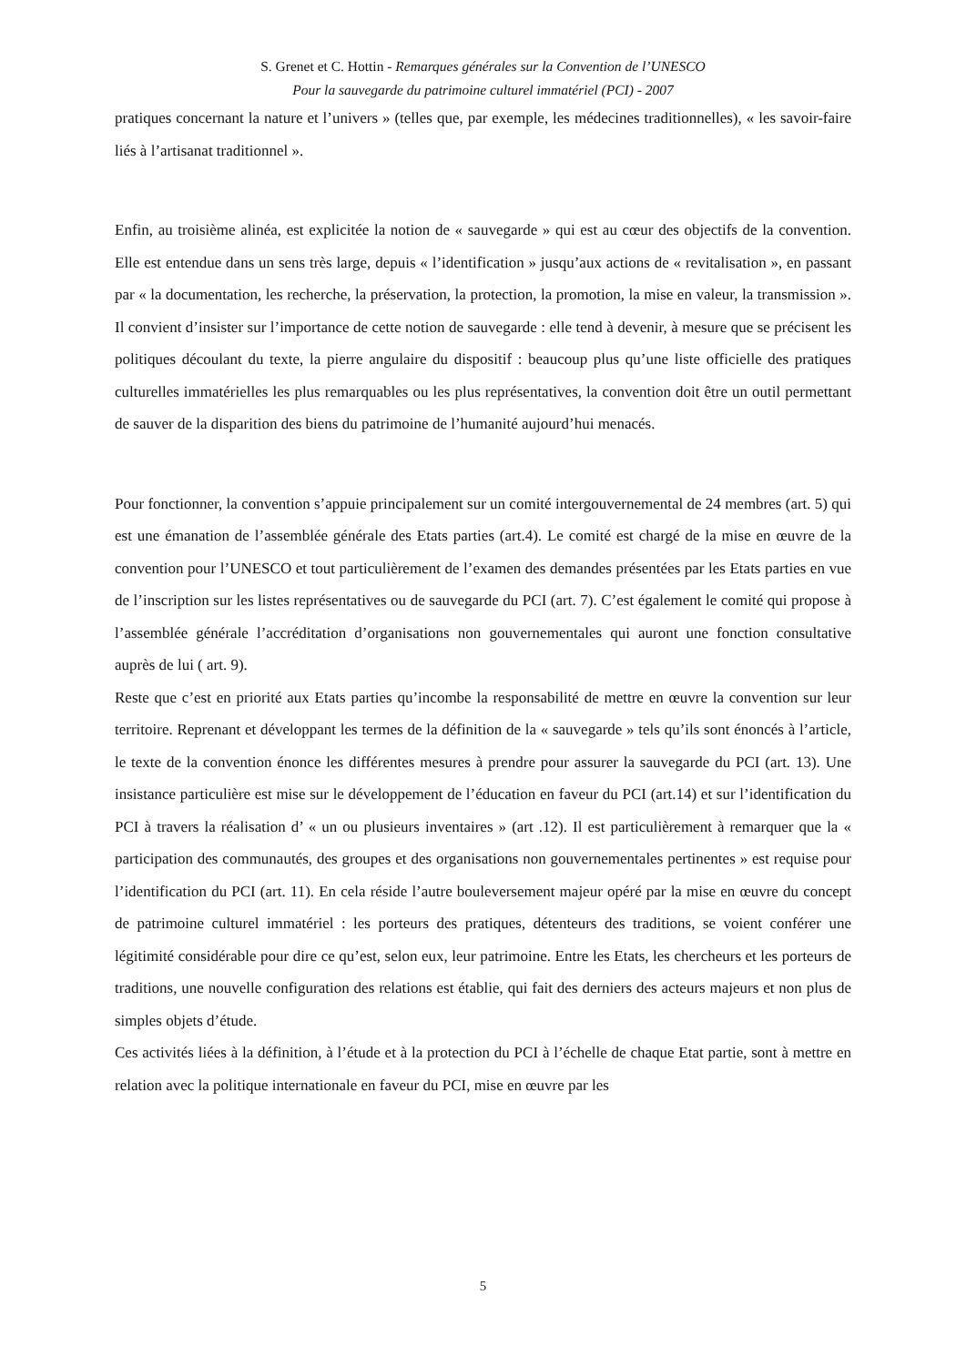S. Grenet et C. Hottin - Remarques générales sur la Convention de l’UNESCO
Pour la sauvegarde du patrimoine culturel immatériel (PCI) - 2007
pratiques concernant la nature et l’univers » (telles que, par exemple, les médecines traditionnelles), « les savoir-faire liés à l’artisanat traditionnel ».
Enfin, au troisième alinéa, est explicitée la notion de « sauvegarde » qui est au cœur des objectifs de la convention. Elle est entendue dans un sens très large, depuis « l’identification » jusqu’aux actions de « revitalisation », en passant par « la documentation, les recherche, la préservation, la protection, la promotion, la mise en valeur, la transmission ». Il convient d’insister sur l’importance de cette notion de sauvegarde : elle tend à devenir, à mesure que se précisent les politiques découlant du texte, la pierre angulaire du dispositif : beaucoup plus qu’une liste officielle des pratiques culturelles immatérielles les plus remarquables ou les plus représentatives, la convention doit être un outil permettant de sauver de la disparition des biens du patrimoine de l’humanité aujourd’hui menacés.
Pour fonctionner, la convention s’appuie principalement sur un comité intergouvernemental de 24 membres (art. 5) qui est une émanation de l’assemblée générale des Etats parties (art.4). Le comité est chargé de la mise en œuvre de la convention pour l’UNESCO et tout particulièrement de l’examen des demandes présentées par les Etats parties en vue de l’inscription sur les listes représentatives ou de sauvegarde du PCI (art. 7). C’est également le comité qui propose à l’assemblée générale l’accréditation d’organisations non gouvernementales qui auront une fonction consultative auprès de lui ( art. 9).
Reste que c’est en priorité aux Etats parties qu’incombe la responsabilité de mettre en œuvre la convention sur leur territoire. Reprenant et développant les termes de la définition de la « sauvegarde » tels qu’ils sont énoncés à l’article, le texte de la convention énonce les différentes mesures à prendre pour assurer la sauvegarde du PCI (art. 13). Une insistance particulière est mise sur le développement de l’éducation en faveur du PCI (art.14) et sur l’identification du PCI à travers la réalisation d’ « un ou plusieurs inventaires » (art .12). Il est particulièrement à remarquer que la « participation des communautés, des groupes et des organisations non gouvernementales pertinentes » est requise pour l’identification du PCI (art. 11). En cela réside l’autre bouleversement majeur opéré par la mise en œuvre du concept de patrimoine culturel immatériel : les porteurs des pratiques, détenteurs des traditions, se voient conférer une légitimité considérable pour dire ce qu’est, selon eux, leur patrimoine. Entre les Etats, les chercheurs et les porteurs de traditions, une nouvelle configuration des relations est établie, qui fait des derniers des acteurs majeurs et non plus de simples objets d’étude.
Ces activités liées à la définition, à l’étude et à la protection du PCI à l’échelle de chaque Etat partie, sont à mettre en relation avec la politique internationale en faveur du PCI, mise en œuvre par les
5